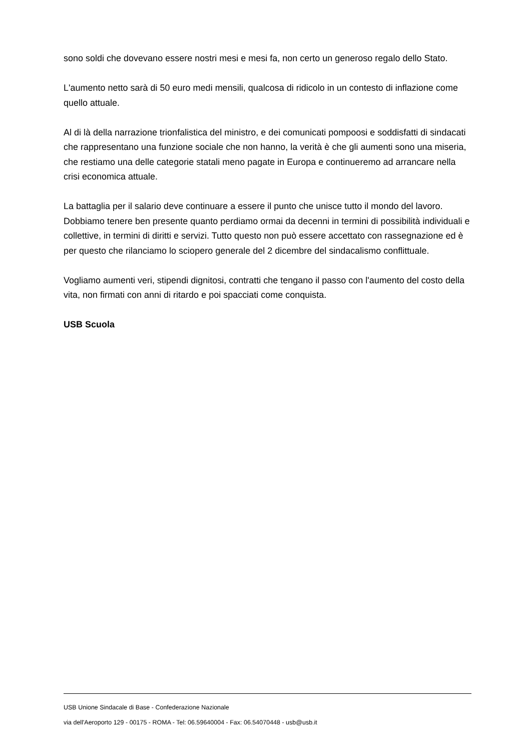sono soldi che dovevano essere nostri mesi e mesi fa, non certo un generoso regalo dello Stato.
L'aumento netto sarà di 50 euro medi mensili, qualcosa di ridicolo in un contesto di inflazione come quello attuale.
Al di là della narrazione trionfalistica del ministro, e dei comunicati pompoosi e soddisfatti di sindacati che rappresentano una funzione sociale che non hanno, la verità è che gli aumenti sono una miseria, che restiamo una delle categorie statali meno pagate in Europa e continueremo ad arrancare nella crisi economica attuale.
La battaglia per il salario deve continuare a essere il punto che unisce tutto il mondo del lavoro. Dobbiamo tenere ben presente quanto perdiamo ormai da decenni in termini di possibilità individuali e collettive, in termini di diritti e servizi. Tutto questo non può essere accettato con rassegnazione ed è per questo che rilanciamo lo sciopero generale del 2 dicembre del sindacalismo conflittuale.
Vogliamo aumenti veri, stipendi dignitosi, contratti che tengano il passo con l'aumento del costo della vita, non firmati con anni di ritardo e poi spacciati come conquista.
USB Scuola
USB Unione Sindacale di Base - Confederazione Nazionale
via dell'Aeroporto 129 - 00175 - ROMA - Tel: 06.59640004 - Fax: 06.54070448 - usb@usb.it